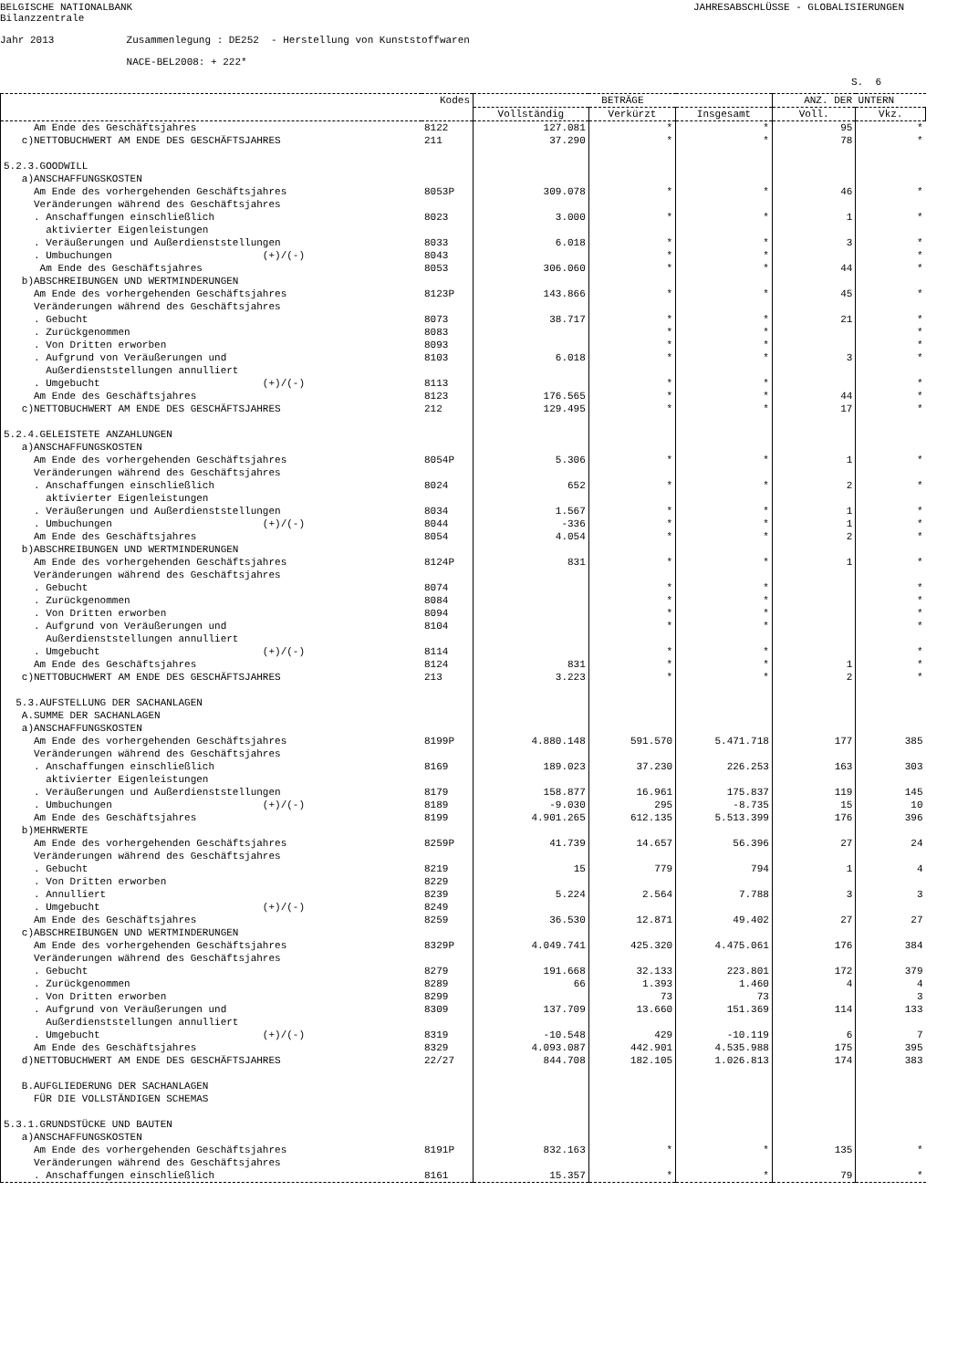BELGISCHE NATIONALBANK Bilanzzentrale
JAHRESABSCHLÜSSE - GLOBALISIERUNGEN
Jahr 2013 Zusammenlegung : DE252 - Herstellung von Kunststoffwaren NACE-BEL2008: + 222*
S. 6
| | Kodes | BETRÄGE | | | ANZ. DER UNTERN | |
| --- | --- | --- | --- | --- | --- | --- |
| | | Vollständig | Verkürzt | Insgesamt | Voll. | Vkz. |
| Am Ende des Geschäftsjahres | 8122 | 127.081 | * | * | 95 | * |
| c)NETTOBUCHWERT AM ENDE DES GESCHÄFTSJAHRES | 211 | 37.290 | * | * | 78 | * |
| 5.2.3.GOODWILL | | | | | | |
| a)ANSCHAFFUNGSKOSTEN | | | | | | |
| Am Ende des vorhergehenden Geschäftsjahres | 8053P | 309.078 | * | * | 46 | * |
| Veränderungen während des Geschäftsjahres | | | | | | |
| . Anschaffungen einschließlich aktivierter Eigenleistungen | 8023 | 3.000 | * | * | 1 | * |
| . Veräußerungen und Außerdienststellungen | 8033 | 6.018 | * | * | 3 | * |
| . Umbuchungen (+)/(-) | 8043 | | * | * | | * |
| Am Ende des Geschäftsjahres | 8053 | 306.060 | * | * | 44 | * |
| b)ABSCHREIBUNGEN UND WERTMINDERUNGEN | | | | | | |
| Am Ende des vorhergehenden Geschäftsjahres | 8123P | 143.866 | * | * | 45 | * |
| Veränderungen während des Geschäftsjahres | | | | | | |
| . Gebucht | 8073 | 38.717 | * | * | 21 | * |
| . Zurückgenommen | 8083 | | * | * | | * |
| . Von Dritten erworben | 8093 | | * | * | | * |
| . Aufgrund von Veräußerungen und Außerdienststellungen annulliert | 8103 | 6.018 | * | * | 3 | * |
| . Umgebucht (+)/(-) | 8113 | | * | * | | * |
| Am Ende des Geschäftsjahres | 8123 | 176.565 | * | * | 44 | * |
| c)NETTOBUCHWERT AM ENDE DES GESCHÄFTSJAHRES | 212 | 129.495 | * | * | 17 | * |
| 5.2.4.GELEISTETE ANZAHLUNGEN | | | | | | |
| a)ANSCHAFFUNGSKOSTEN | | | | | | |
| Am Ende des vorhergehenden Geschäftsjahres | 8054P | 5.306 | * | * | 1 | * |
| Veränderungen während des Geschäftsjahres | | | | | | |
| . Anschaffungen einschließlich aktivierter Eigenleistungen | 8024 | 652 | * | * | 2 | * |
| . Veräußerungen und Außerdienststellungen | 8034 | 1.567 | * | * | 1 | * |
| . Umbuchungen (+)/(-) | 8044 | -336 | * | * | 1 | * |
| Am Ende des Geschäftsjahres | 8054 | 4.054 | * | * | 2 | * |
| b)ABSCHREIBUNGEN UND WERTMINDERUNGEN | | | | | | |
| Am Ende des vorhergehenden Geschäftsjahres | 8124P | 831 | * | * | 1 | * |
| Veränderungen während des Geschäftsjahres | | | | | | |
| . Gebucht | 8074 | | * | * | | * |
| . Zurückgenommen | 8084 | | * | * | | * |
| . Von Dritten erworben | 8094 | | * | * | | * |
| . Aufgrund von Veräußerungen und Außerdienststellungen annulliert | 8104 | | * | * | | * |
| . Umgebucht (+)/(-) | 8114 | | * | * | | * |
| Am Ende des Geschäftsjahres | 8124 | 831 | * | * | 1 | * |
| c)NETTOBUCHWERT AM ENDE DES GESCHÄFTSJAHRES | 213 | 3.223 | * | * | 2 | * |
| 5.3.AUFSTELLUNG DER SACHANLAGEN | | | | | | |
| A.SUMME DER SACHANLAGEN | | | | | | |
| a)ANSCHAFFUNGSKOSTEN | | | | | | |
| Am Ende des vorhergehenden Geschäftsjahres | 8199P | 4.880.148 | 591.570 | 5.471.718 | 177 | 385 |
| Veränderungen während des Geschäftsjahres | | | | | | |
| . Anschaffungen einschließlich aktivierter Eigenleistungen | 8169 | 189.023 | 37.230 | 226.253 | 163 | 303 |
| . Veräußerungen und Außerdienststellungen | 8179 | 158.877 | 16.961 | 175.837 | 119 | 145 |
| . Umbuchungen (+)/(-) | 8189 | -9.030 | 295 | -8.735 | 15 | 10 |
| Am Ende des Geschäftsjahres | 8199 | 4.901.265 | 612.135 | 5.513.399 | 176 | 396 |
| b)MEHRWERTE | | | | | | |
| Am Ende des vorhergehenden Geschäftsjahres | 8259P | 41.739 | 14.657 | 56.396 | 27 | 24 |
| Veränderungen während des Geschäftsjahres | | | | | | |
| . Gebucht | 8219 | 15 | 779 | 794 | 1 | 4 |
| . Von Dritten erworben | 8229 | | | | | |
| . Annulliert | 8239 | 5.224 | 2.564 | 7.788 | 3 | 3 |
| . Umgebucht (+)/(-) | 8249 | | | | | |
| Am Ende des Geschäftsjahres | 8259 | 36.530 | 12.871 | 49.402 | 27 | 27 |
| c)ABSCHREIBUNGEN UND WERTMINDERUNGEN | | | | | | |
| Am Ende des vorhergehenden Geschäftsjahres | 8329P | 4.049.741 | 425.320 | 4.475.061 | 176 | 384 |
| Veränderungen während des Geschäftsjahres | | | | | | |
| . Gebucht | 8279 | 191.668 | 32.133 | 223.801 | 172 | 379 |
| . Zurückgenommen | 8289 | 66 | 1.393 | 1.460 | 4 | 4 |
| . Von Dritten erworben | 8299 | | 73 | 73 | | 3 |
| . Aufgrund von Veräußerungen und Außerdienststellungen annulliert | 8309 | 137.709 | 13.660 | 151.369 | 114 | 133 |
| . Umgebucht (+)/(-) | 8319 | -10.548 | 429 | -10.119 | 6 | 7 |
| Am Ende des Geschäftsjahres | 8329 | 4.093.087 | 442.901 | 4.535.988 | 175 | 395 |
| d)NETTOBUCHWERT AM ENDE DES GESCHÄFTSJAHRES | 22/27 | 844.708 | 182.105 | 1.026.813 | 174 | 383 |
| B.AUFGLIEDERUNG DER SACHANLAGEN FÜR DIE VOLLSTÄNDIGEN SCHEMAS | | | | | | |
| 5.3.1.GRUNDSTÜCKE UND BAUTEN | | | | | | |
| a)ANSCHAFFUNGSKOSTEN | | | | | | |
| Am Ende des vorhergehenden Geschäftsjahres | 8191P | 832.163 | * | * | 135 | * |
| Veränderungen während des Geschäftsjahres | | | | | | |
| . Anschaffungen einschließlich | 8161 | 15.357 | * | * | 79 | * |